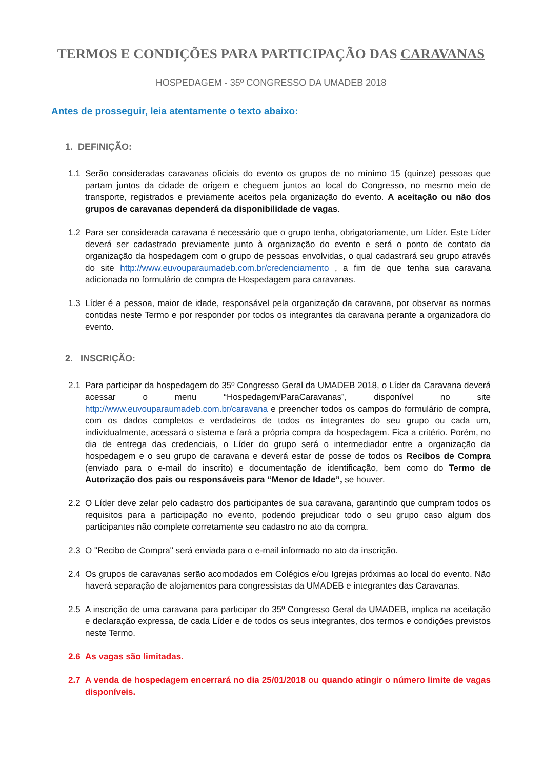TERMOS E CONDIÇÕES PARA PARTICIPAÇÃO DAS CARAVANAS
HOSPEDAGEM - 35º CONGRESSO DA UMADEB 2018
Antes de prosseguir, leia atentamente o texto abaixo:
1. DEFINIÇÃO:
1.1 Serão consideradas caravanas oficiais do evento os grupos de no mínimo 15 (quinze) pessoas que partam juntos da cidade de origem e cheguem juntos ao local do Congresso, no mesmo meio de transporte, registrados e previamente aceitos pela organização do evento. A aceitação ou não dos grupos de caravanas dependerá da disponibilidade de vagas.
1.2 Para ser considerada caravana é necessário que o grupo tenha, obrigatoriamente, um Líder. Este Líder deverá ser cadastrado previamente junto à organização do evento e será o ponto de contato da organização da hospedagem com o grupo de pessoas envolvidas, o qual cadastrará seu grupo através do site http://www.euvouparaumadeb.com.br/credenciamento , a fim de que tenha sua caravana adicionada no formulário de compra de Hospedagem para caravanas.
1.3 Líder é a pessoa, maior de idade, responsável pela organização da caravana, por observar as normas contidas neste Termo e por responder por todos os integrantes da caravana perante a organizadora do evento.
2. INSCRIÇÃO:
2.1 Para participar da hospedagem do 35º Congresso Geral da UMADEB 2018, o Líder da Caravana deverá acessar o menu “Hospedagem/ParaCaravanas”, disponível no site http://www.euvouparaumadeb.com.br/caravana e preencher todos os campos do formulário de compra, com os dados completos e verdadeiros de todos os integrantes do seu grupo ou cada um, individualmente, acessará o sistema e fará a própria compra da hospedagem. Fica a critério. Porém, no dia de entrega das credenciais, o Líder do grupo será o intermediador entre a organização da hospedagem e o seu grupo de caravana e deverá estar de posse de todos os Recibos de Compra (enviado para o e-mail do inscrito) e documentação de identificação, bem como do Termo de Autorização dos pais ou responsáveis para “Menor de Idade”, se houver.
2.2 O Líder deve zelar pelo cadastro dos participantes de sua caravana, garantindo que cumpram todos os requisitos para a participação no evento, podendo prejudicar todo o seu grupo caso algum dos participantes não complete corretamente seu cadastro no ato da compra.
2.3 O "Recibo de Compra" será enviada para o e-mail informado no ato da inscrição.
2.4 Os grupos de caravanas serão acomodados em Colégios e/ou Igrejas próximas ao local do evento. Não haverá separação de alojamentos para congressistas da UMADEB e integrantes das Caravanas.
2.5 A inscrição de uma caravana para participar do 35º Congresso Geral da UMADEB, implica na aceitação e declaração expressa, de cada Líder e de todos os seus integrantes, dos termos e condições previstos neste Termo.
2.6 As vagas são limitadas.
2.7 A venda de hospedagem encerrará no dia 25/01/2018 ou quando atingir o número limite de vagas disponíveis.